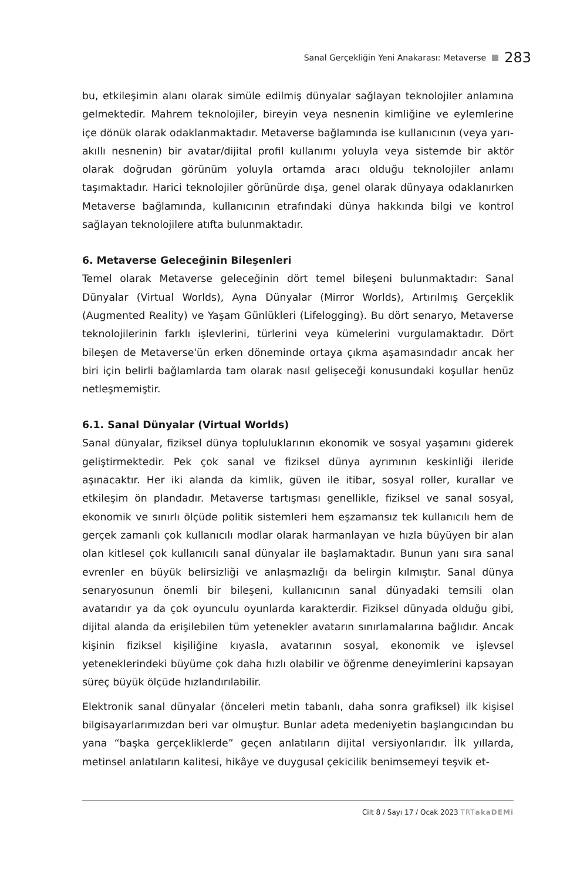Sanal Gerçekliğin Yeni Anakarası: Metaverse 283
bu, etkileşimin alanı olarak simüle edilmiş dünyalar sağlayan teknolojiler anlamına gelmektedir. Mahrem teknolojiler, bireyin veya nesnenin kimliğine ve eylemlerine içe dönük olarak odaklanmaktadır. Metaverse bağlamında ise kullanıcının (veya yarı-akıllı nesnenin) bir avatar/dijital profil kullanımı yoluyla veya sistemde bir aktör olarak doğrudan görünüm yoluyla ortamda aracı olduğu teknolojiler anlamı taşımaktadır. Harici teknolojiler görünürde dışa, genel olarak dünyaya odaklanırken Metaverse bağlamında, kullanıcının etrafındaki dünya hakkında bilgi ve kontrol sağlayan teknolojilere atıfta bulunmaktadır.
6. Metaverse Geleceğinin Bileşenleri
Temel olarak Metaverse geleceğinin dört temel bileşeni bulunmaktadır: Sanal Dünyalar (Virtual Worlds), Ayna Dünyalar (Mirror Worlds), Artırılmış Gerçeklik (Augmented Reality) ve Yaşam Günlükleri (Lifelogging). Bu dört senaryo, Metaverse teknolojilerinin farklı işlevlerini, türlerini veya kümelerini vurgulamaktadır. Dört bileşen de Metaverse'ün erken döneminde ortaya çıkma aşamasındadır ancak her biri için belirli bağlamlarda tam olarak nasıl gelişeceği konusundaki koşullar henüz netleşmemiştir.
6.1. Sanal Dünyalar (Virtual Worlds)
Sanal dünyalar, fiziksel dünya topluluklarının ekonomik ve sosyal yaşamını giderek geliştirmektedir. Pek çok sanal ve fiziksel dünya ayrımının keskinliği ileride aşınacaktır. Her iki alanda da kimlik, güven ile itibar, sosyal roller, kurallar ve etkileşim ön plandadır. Metaverse tartışması genellikle, fiziksel ve sanal sosyal, ekonomik ve sınırlı ölçüde politik sistemleri hem eşzamansız tek kullanıcılı hem de gerçek zamanlı çok kullanıcılı modlar olarak harmanlayan ve hızla büyüyen bir alan olan kitlesel çok kullanıcılı sanal dünyalar ile başlamaktadır. Bunun yanı sıra sanal evrenler en büyük belirsizliği ve anlaşmazlığı da belirgin kılmıştır. Sanal dünya senaryosunun önemli bir bileşeni, kullanıcının sanal dünyadaki temsili olan avatarıdır ya da çok oyunculu oyunlarda karakterdir. Fiziksel dünyada olduğu gibi, dijital alanda da erişilebilen tüm yetenekler avatarın sınırlamalarına bağlıdır. Ancak kişinin fiziksel kişiliğine kıyasla, avatarının sosyal, ekonomik ve işlevsel yeteneklerindeki büyüme çok daha hızlı olabilir ve öğrenme deneyimlerini kapsayan süreç büyük ölçüde hızlandırılabilir.
Elektronik sanal dünyalar (önceleri metin tabanlı, daha sonra grafiksel) ilk kişisel bilgisayarlarımızdan beri var olmuştur. Bunlar adeta medeniyetin başlangıcından bu yana “başka gerçekliklerde” geçen anlatıların dijital versiyonlarıdır. İlk yıllarda, metinsel anlatıların kalitesi, hikâye ve duygusal çekicilik benimsemeyi teşvik et-
Cilt 8 / Sayı 17 / Ocak 2023 TRTakaDEMi